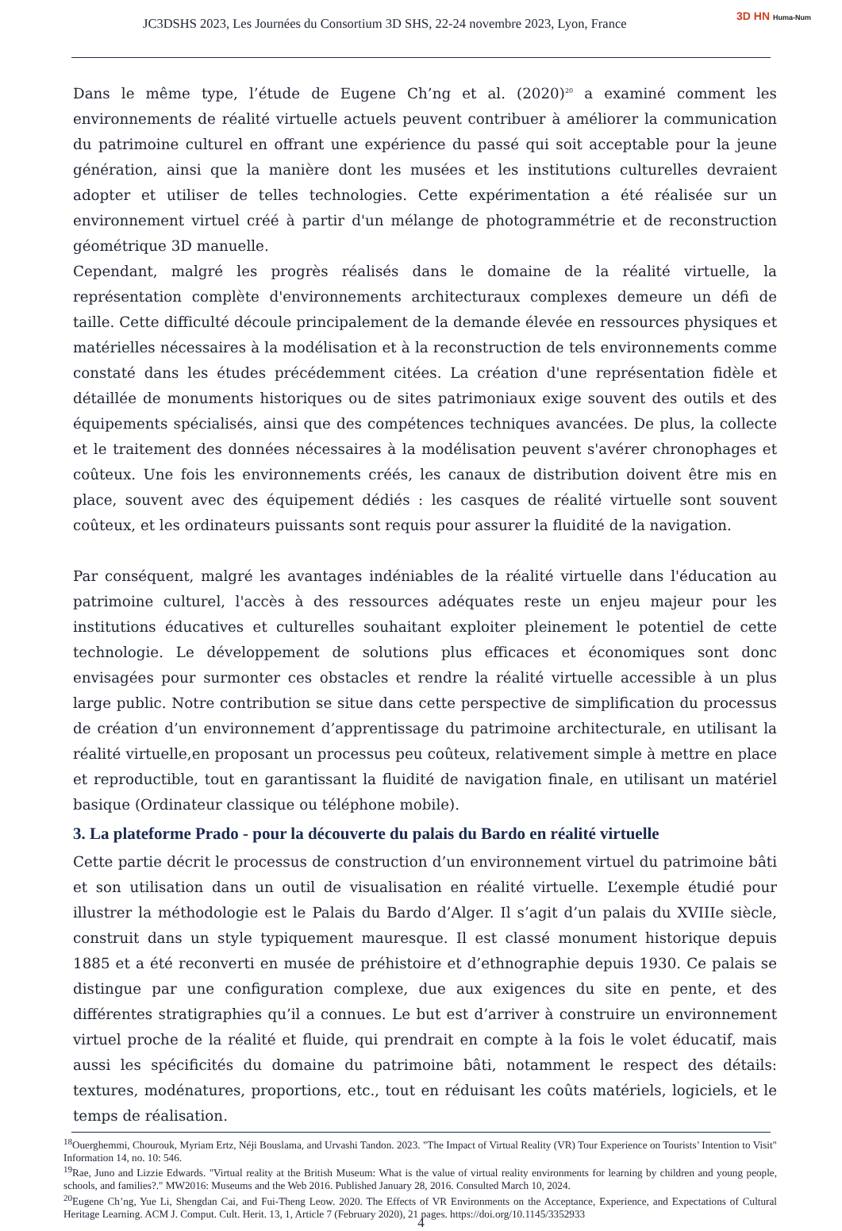JC3DSHS 2023, Les Journées du Consortium 3D SHS, 22-24 novembre 2023, Lyon, France
3D HN Huma-Num
Dans le même type, l’étude de Eugene Ch’ng et al. (2020)<sup>20</sup> a examiné comment les environnements de réalité virtuelle actuels peuvent contribuer à améliorer la communication du patrimoine culturel en offrant une expérience du passé qui soit acceptable pour la jeune génération, ainsi que la manière dont les musées et les institutions culturelles devraient adopter et utiliser de telles technologies. Cette expérimentation a été réalisée sur un environnement virtuel créé à partir d'un mélange de photogrammétrie et de reconstruction géométrique 3D manuelle.
Cependant, malgré les progrès réalisés dans le domaine de la réalité virtuelle, la représentation complète d'environnements architecturaux complexes demeure un défi de taille. Cette difficulté découle principalement de la demande élevée en ressources physiques et matérielles nécessaires à la modélisation et à la reconstruction de tels environnements comme constaté dans les études précédemment citées. La création d'une représentation fidèle et détaillée de monuments historiques ou de sites patrimoniaux exige souvent des outils et des équipements spécialisés, ainsi que des compétences techniques avancées. De plus, la collecte et le traitement des données nécessaires à la modélisation peuvent s'avérer chronophages et coûteux. Une fois les environnements créés, les canaux de distribution doivent être mis en place, souvent avec des équipement dédiés : les casques de réalité virtuelle sont souvent coûteux, et les ordinateurs puissants sont requis pour assurer la fluidité de la navigation.
Par conséquent, malgré les avantages indéniables de la réalité virtuelle dans l'éducation au patrimoine culturel, l'accès à des ressources adéquates reste un enjeu majeur pour les institutions éducatives et culturelles souhaitant exploiter pleinement le potentiel de cette technologie. Le développement de solutions plus efficaces et économiques sont donc envisagées pour surmonter ces obstacles et rendre la réalité virtuelle accessible à un plus large public. Notre contribution se situe dans cette perspective de simplification du processus de création d’un environnement d’apprentissage du patrimoine architecturale, en utilisant la réalité virtuelle,en proposant un processus peu coûteux, relativement simple à mettre en place et reproductible, tout en garantissant la fluidité de navigation finale, en utilisant un matériel basique (Ordinateur classique ou téléphone mobile).
3. La plateforme Prado - pour la découverte du palais du Bardo en réalité virtuelle
Cette partie décrit le processus de construction d’un environnement virtuel du patrimoine bâti et son utilisation dans un outil de visualisation en réalité virtuelle. L’exemple étudié pour illustrer la méthodologie est le Palais du Bardo d’Alger. Il s’agit d’un palais du XVIIIe siècle, construit dans un style typiquement mauresque. Il est classé monument historique depuis 1885 et a été reconverti en musée de préhistoire et d’ethnographie depuis 1930. Ce palais se distingue par une configuration complexe, due aux exigences du site en pente, et des différentes stratigraphies qu’il a connues. Le but est d’arriver à construire un environnement virtuel proche de la réalité et fluide, qui prendrait en compte à la fois le volet éducatif, mais aussi les spécificités du domaine du patrimoine bâti, notamment le respect des détails: textures, modénatures, proportions, etc., tout en réduisant les coûts matériels, logiciels, et le temps de réalisation.
<sup>18</sup> Ouerghemmi, Chourouk, Myriam Ertz, Néji Bouslama, and Urvashi Tandon. 2023. "The Impact of Virtual Reality (VR) Tour Experience on Tourists’ Intention to Visit" Information 14, no. 10: 546.
<sup>19</sup> Rae, Juno and Lizzie Edwards. "Virtual reality at the British Museum: What is the value of virtual reality environments for learning by children and young people, schools, and families?." MW2016: Museums and the Web 2016. Published January 28, 2016. Consulted March 10, 2024.
<sup>20</sup> Eugene Ch’ng, Yue Li, Shengdan Cai, and Fui-Theng Leow. 2020. The Effects of VR Environments on the Acceptance, Experience, and Expectations of Cultural Heritage Learning. ACM J. Comput. Cult. Herit. 13, 1, Article 7 (February 2020), 21 pages. https://doi.org/10.1145/3352933
4